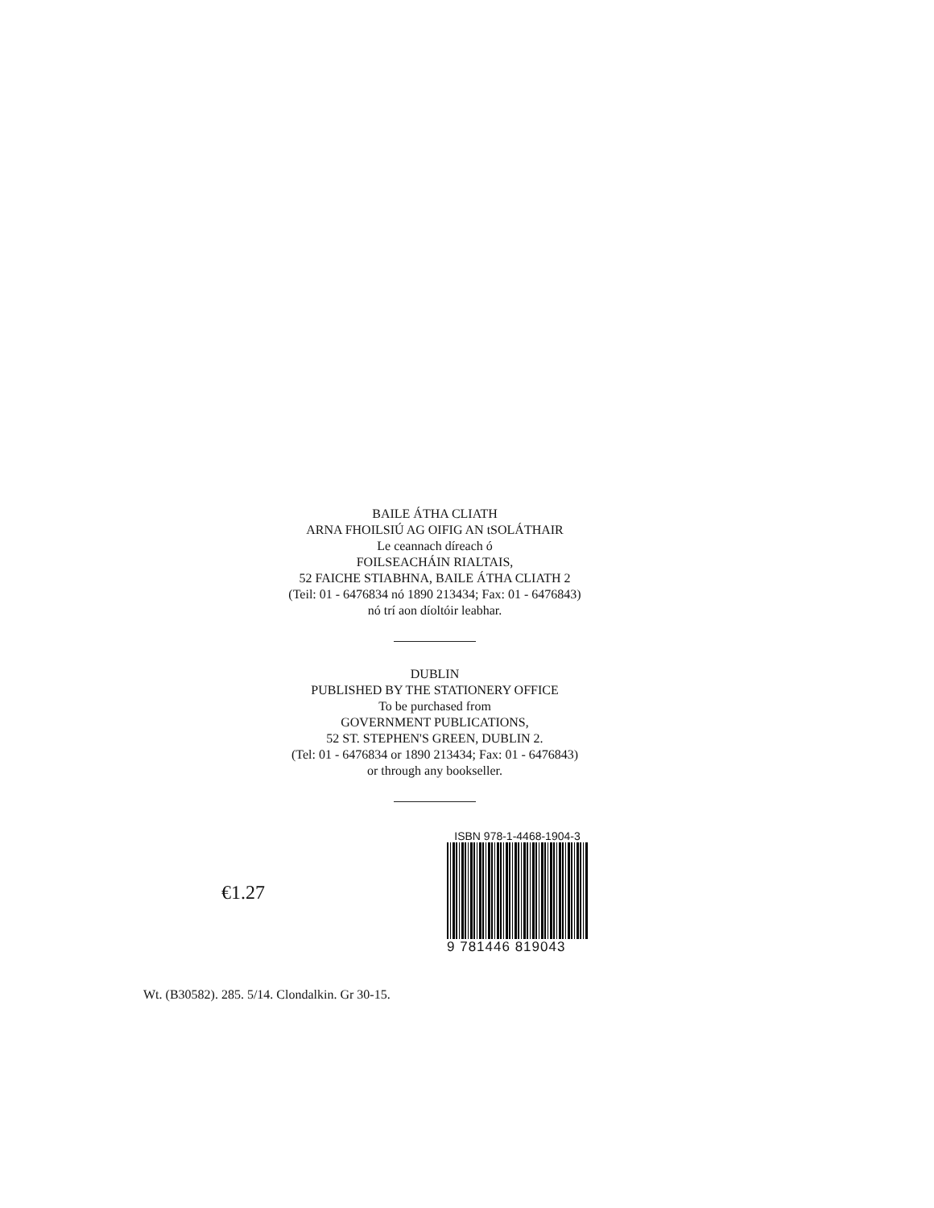BAILE ÁTHA CLIATH
ARNA FHOILSIÚ AG OIFIG AN tSOLÁTHAIR
Le ceannach díreach ó
FOILSEACHÁIN RIALTAIS,
52 FAICHE STIABHNA, BAILE ÁTHA CLIATH 2
(Teil: 01 - 6476834 nó 1890 213434; Fax: 01 - 6476843)
nó trí aon díoltóir leabhar.
DUBLIN
PUBLISHED BY THE STATIONERY OFFICE
To be purchased from
GOVERNMENT PUBLICATIONS,
52 ST. STEPHEN'S GREEN, DUBLIN 2.
(Tel: 01 - 6476834 or 1890 213434; Fax: 01 - 6476843)
or through any bookseller.
€1.27
ISBN 978-1-4468-1904-3
9 781446 819043
Wt. (B30582). 285. 5/14. Clondalkin. Gr 30-15.